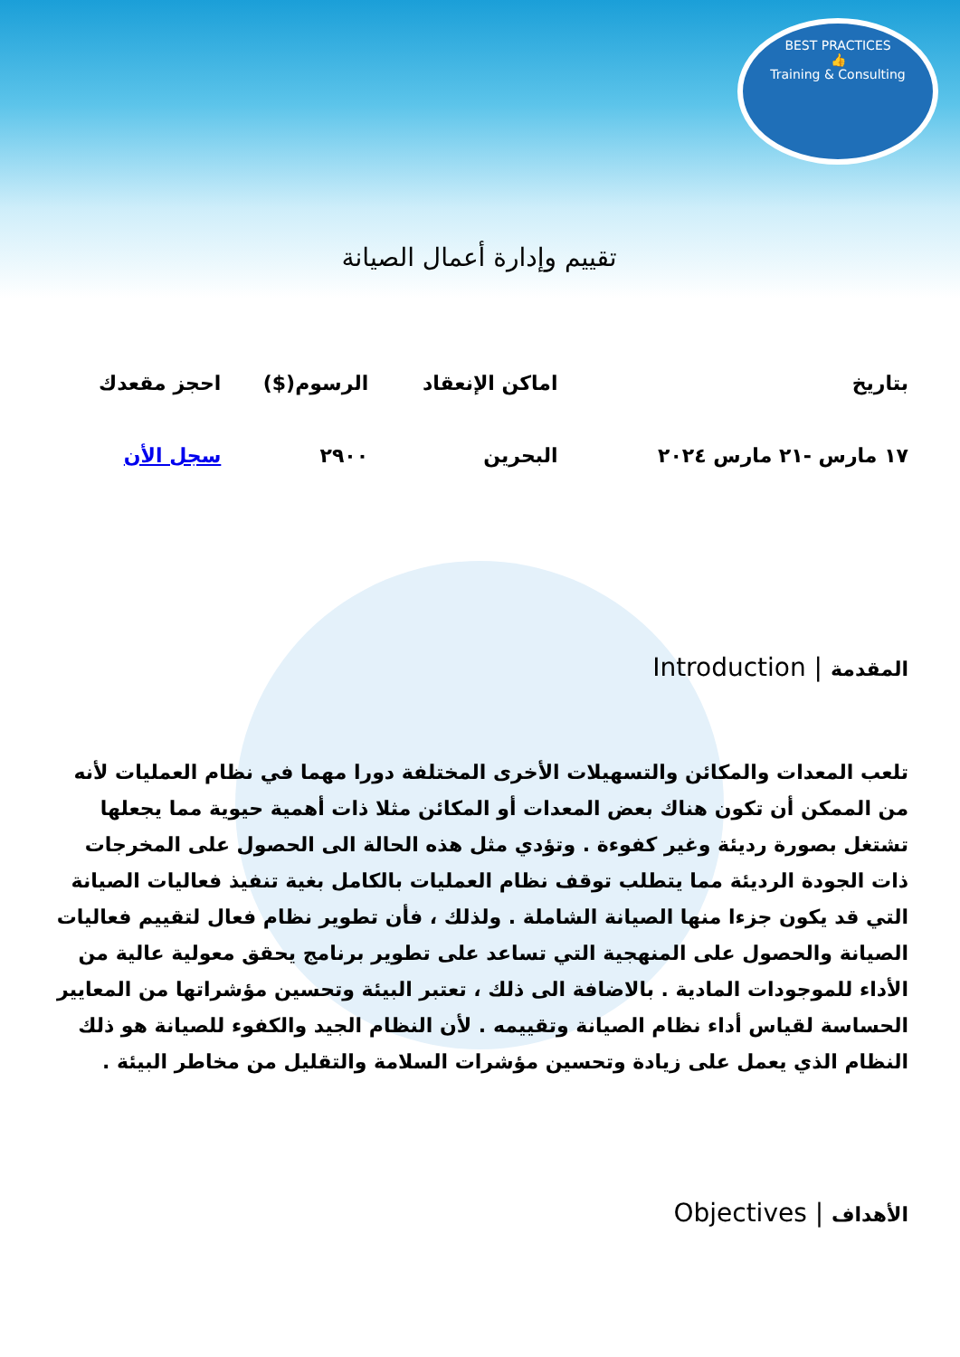BEST PRACTICES
👍
Training & Consulting
تقييم وإدارة أعمال الصيانة
| بتاريخ | اماكن الإنعقاد | الرسوم($) | احجز مقعدك |
| --- | --- | --- | --- |
| ١٧ مارس -٢١ مارس ٢٠٢٤ | البحرين | ٢٩٠٠ | سجل الأن |
المقدمة | Introduction
تلعب المعدات والمكائن والتسهيلات الأخرى المختلفة دورا مهما في نظام العمليات لأنه من الممكن أن تكون هناك بعض المعدات أو المكائن مثلا ذات أهمية حيوية مما يجعلها تشتغل بصورة رديئة وغير كفوءة . وتؤدي مثل هذه الحالة الى الحصول على المخرجات ذات الجودة الرديئة مما يتطلب توقف نظام العمليات بالكامل بغية تنفيذ فعاليات الصيانة التي قد يكون جزءا منها الصيانة الشاملة . ولذلك ، فأن تطوير نظام فعال لتقييم فعاليات الصيانة والحصول على المنهجية التي تساعد على تطوير برنامج يحقق معولية عالية من الأداء للموجودات المادية . بالاضافة الى ذلك ، تعتبر البيئة وتحسين مؤشراتها من المعايير الحساسة لقياس أداء نظام الصيانة وتقييمه . لأن النظام الجيد والكفوء للصيانة هو ذلك النظام الذي يعمل على زيادة وتحسين مؤشرات السلامة والتقليل من مخاطر البيئة .
الأهداف | Objectives